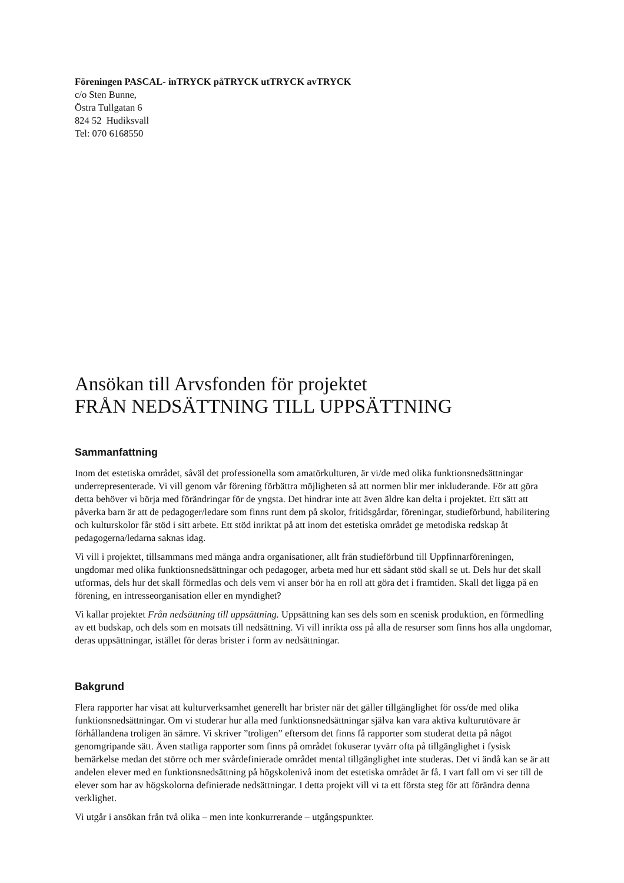Föreningen PASCAL- inTRYCK påTRYCK utTRYCK avTRYCK
c/o Sten Bunne,
Östra Tullgatan 6
824 52 Hudiksvall
Tel: 070 6168550
Ansökan till Arvsfonden för projektet
FRÅN NEDSÄTTNING TILL UPPSÄTTNING
Sammanfattning
Inom det estetiska området, såväl det professionella som amatörkulturen, är vi/de med olika funktionsnedsättningar underrepresenterade. Vi vill genom vår förening förbättra möjligheten så att normen blir mer inkluderande. För att göra detta behöver vi börja med förändringar för de yngsta. Det hindrar inte att även äldre kan delta i projektet. Ett sätt att påverka barn är att de pedagoger/ledare som finns runt dem på skolor, fritidsgårdar, föreningar, studieförbund, habilitering och kulturskolor får stöd i sitt arbete. Ett stöd inriktat på att inom det estetiska området ge metodiska redskap åt pedagogerna/ledarna saknas idag.
Vi vill i projektet, tillsammans med många andra organisationer, allt från studieförbund till Uppfinnarföreningen, ungdomar med olika funktionsnedsättningar och pedagoger, arbeta med hur ett sådant stöd skall se ut. Dels hur det skall utformas, dels hur det skall förmedlas och dels vem vi anser bör ha en roll att göra det i framtiden. Skall det ligga på en förening, en intresseorganisation eller en myndighet?
Vi kallar projektet Från nedsättning till uppsättning. Uppsättning kan ses dels som en scenisk produktion, en förmedling av ett budskap, och dels som en motsats till nedsättning. Vi vill inrikta oss på alla de resurser som finns hos alla ungdomar, deras uppsättningar, istället för deras brister i form av nedsättningar.
Bakgrund
Flera rapporter har visat att kulturverksamhet generellt har brister när det gäller tillgänglighet för oss/de med olika funktionsnedsättningar. Om vi studerar hur alla med funktionsnedsättningar själva kan vara aktiva kulturutövare är förhållandena troligen än sämre. Vi skriver ”troligen” eftersom det finns få rapporter som studerat detta på något genomgripande sätt. Även statliga rapporter som finns på området fokuserar tyvärr ofta på tillgänglighet i fysisk bemärkelse medan det större och mer svårdefinierade området mental tillgänglighet inte studeras. Det vi ändå kan se är att andelen elever med en funktionsnedsättning på högskolenivå inom det estetiska området är få. I vart fall om vi ser till de elever som har av högskolorna definierade nedsättningar. I detta projekt vill vi ta ett första steg för att förändra denna verklighet.
Vi utgår i ansökan från två olika – men inte konkurrerande – utgångspunkter.